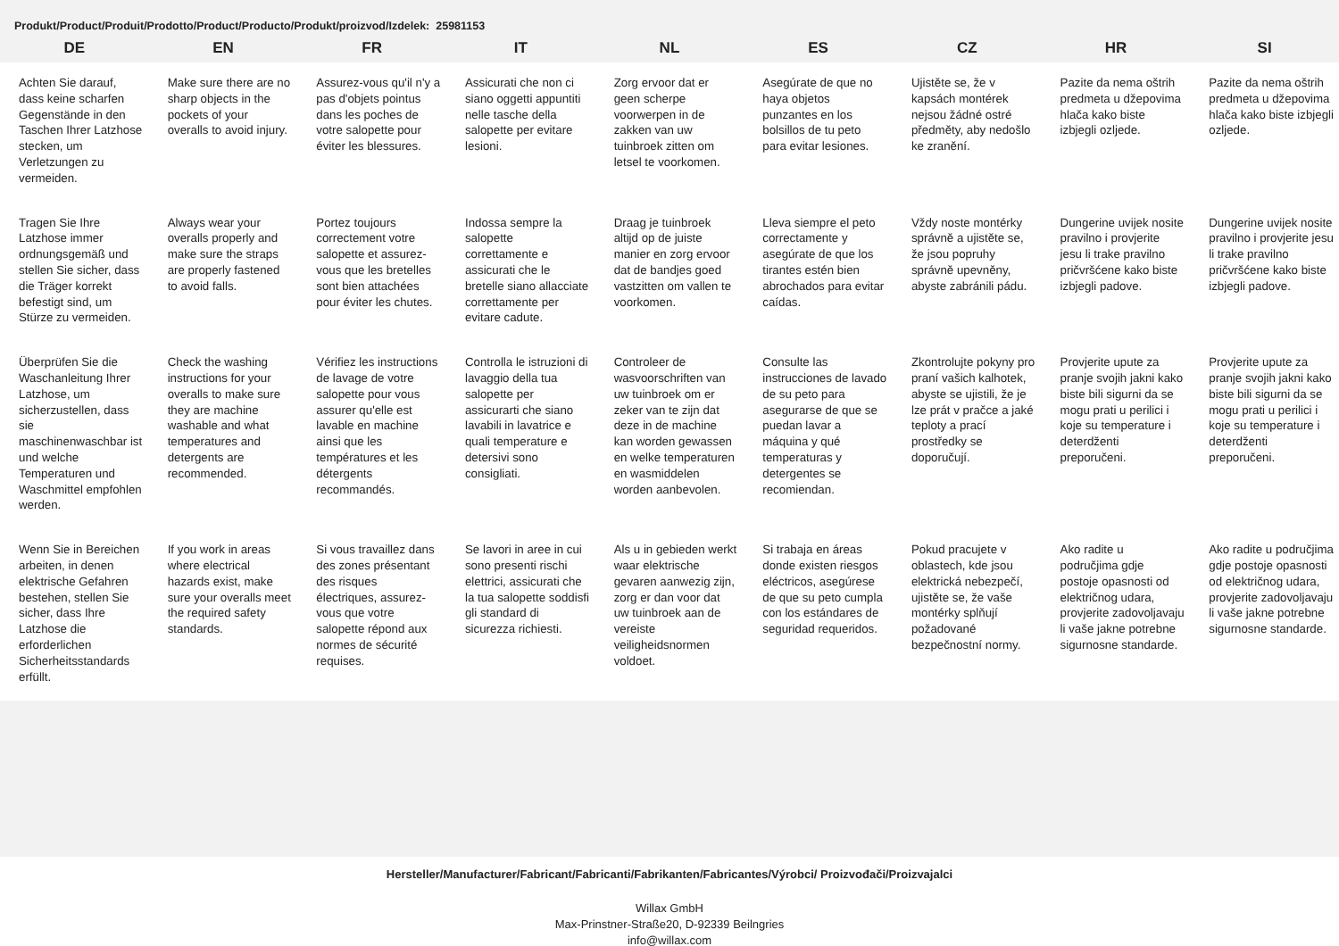Produkt/Product/Produit/Prodotto/Product/Producto/Produkt/proizvod/Izdelek: 25981153
| DE | EN | FR | IT | NL | ES | CZ | HR | SI |
| --- | --- | --- | --- | --- | --- | --- | --- | --- |
| Achten Sie darauf, dass keine scharfen Gegenstände in den Taschen Ihrer Latzhose stecken, um Verletzungen zu vermeiden. | Make sure there are no sharp objects in the pockets of your overalls to avoid injury. | Assurez-vous qu'il n'y a pas d'objets pointus dans les poches de votre salopette pour éviter les blessures. | Assicurati che non ci siano oggetti appuntiti nelle tasche della salopette per evitare lesioni. | Zorg ervoor dat er geen scherpe voorwerpen in de zakken van uw tuinbroek zitten om letsel te voorkomen. | Asegúrate de que no haya objetos punzantes en los bolsillos de tu peto para evitar lesiones. | Ujistěte se, že v kapsách montérek nejsou žádné ostré předměty, aby nedošlo ke zranění. | Pazite da nema oštrih predmeta u džepovima hlača kako biste izbjegli ozljede. | Pazite da nema oštrih predmeta u džepovima hlača kako biste izbjegli ozljede. |
| Tragen Sie Ihre Latzhose immer ordnungsgemäß und stellen Sie sicher, dass die Träger korrekt befestigt sind, um Stürze zu vermeiden. | Always wear your overalls properly and make sure the straps are properly fastened to avoid falls. | Portez toujours correctement votre salopette et assurez-vous que les bretelles sont bien attachées pour éviter les chutes. | Indossa sempre la salopette correttamente e assicurati che le bretelle siano allacciate correttamente per evitare cadute. | Draag je tuinbroek altijd op de juiste manier en zorg ervoor dat de bandjes goed vastzitten om vallen te voorkomen. | Lleva siempre el peto correctamente y asegúrate de que los tirantes estén bien abrochados para evitar caídas. | Vždy noste montérky správně a ujistěte se, že jsou popruhy správně upevněny, abyste zabránili pádu. | Dungerine uvijek nosite pravilno i provjerite jesu li trake pravilno pričvršćene kako biste izbjegli padove. | Dungerine uvijek nosite pravilno i provjerite jesu li trake pravilno pričvršćene kako biste izbjegli padove. |
| Überprüfen Sie die Waschanleitung Ihrer Latzhose, um sicherzustellen, dass sie maschinenwaschbar ist und welche Temperaturen und Waschmittel empfohlen werden. | Check the washing instructions for your overalls to make sure they are machine washable and what temperatures and detergents are recommended. | Vérifiez les instructions de lavage de votre salopette pour vous assurer qu'elle est lavable en machine ainsi que les températures et les détergents recommandés. | Controlla le istruzioni di lavaggio della tua salopette per assicurarti che siano lavabili in lavatrice e quali temperature e detersivi sono consigliati. | Controleer de wasvoorschriften van uw tuinbroek om er zeker van te zijn dat deze in de machine kan worden gewassen en welke temperaturen en wasmiddelen worden aanbevolen. | Consulte las instrucciones de lavado de su peto para asegurarse de que se puedan lavar a máquina y qué temperaturas y detergentes se recomiendan. | Zkontrolujte pokyny pro praní vašich kalhotek, abyste se ujistili, že je lze prát v pračce a jaké teploty a prací prostředky se doporučují. | Provjerite upute za pranje svojih jakni kako biste bili sigurni da se mogu prati u perilici i koje su temperature i deterdženti preporučeni. | Provjerite upute za pranje svojih jakni kako biste bili sigurni da se mogu prati u perilici i koje su temperature i deterdženti preporučeni. |
| Wenn Sie in Bereichen arbeiten, in denen elektrische Gefahren bestehen, stellen Sie sicher, dass Ihre Latzhose die erforderlichen Sicherheitsstandards erfüllt. | If you work in areas where electrical hazards exist, make sure your overalls meet the required safety standards. | Si vous travaillez dans des zones présentant des risques électriques, assurez-vous que votre salopette répond aux normes de sécurité requises. | Se lavori in aree in cui sono presenti rischi elettrici, assicurati che la tua salopette soddisfi gli standard di sicurezza richiesti. | Als u in gebieden werkt waar elektrische gevaren aanwezig zijn, zorg er dan voor dat uw tuinbroek aan de vereiste veiligheidsnormen voldoet. | Si trabaja en áreas donde existen riesgos eléctricos, asegúrese de que su peto cumpla con los estándares de seguridad requeridos. | Pokud pracujete v oblastech, kde jsou elektrická nebezpečí, ujistěte se, že vaše montérky splňují požadované bezpečnostní normy. | Ako radite u područjima gdje postoje opasnosti od električnog udara, provjerite zadovoljavaju li vaše jakne potrebne sigurnosne standarde. | Ako radite u područjima gdje postoje opasnosti od električnog udara, provjerite zadovoljavaju li vaše jakne potrebne sigurnosne standarde. |
Hersteller/Manufacturer/Fabricant/Fabricanti/Fabrikanten/Fabricantes/Výrobci/ Proizvođači/Proizvajalci
Willax GmbH
Max-Prinstner-Straße20, D-92339 Beilngries
info@willax.com